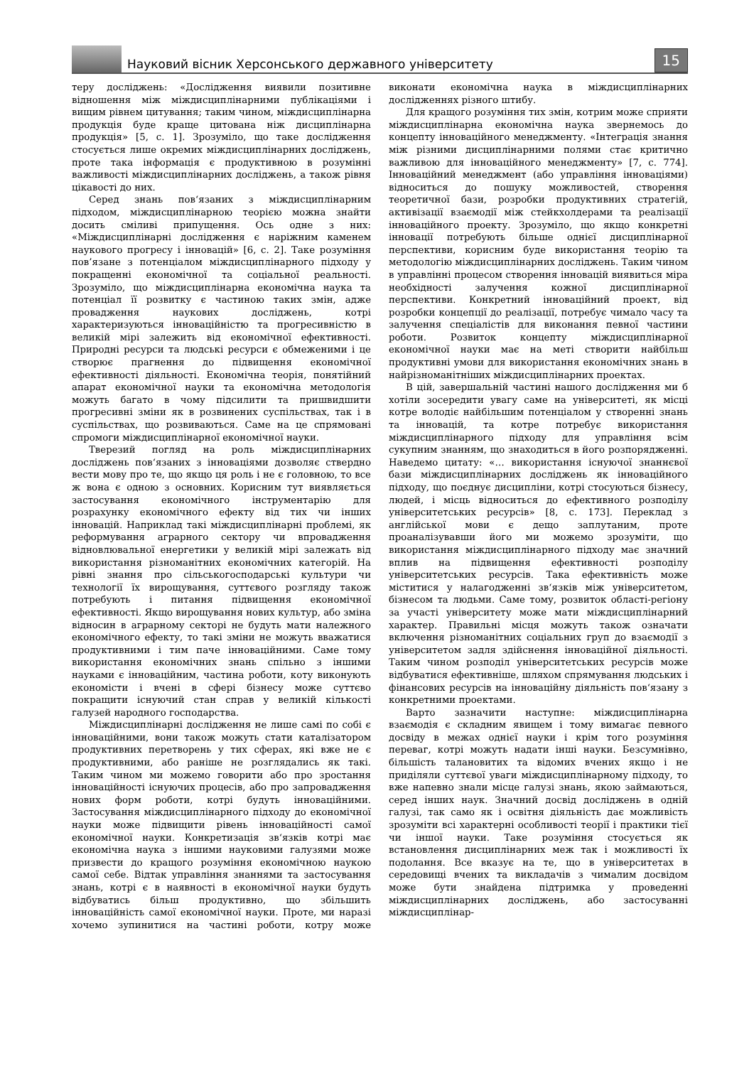Науковий вісник Херсонського державного університету
15
теру досліджень: «Дослідження виявили позитивне відношення між міждисциплінарними публікаціями і вищим рівнем цитування; таким чином, міждисциплінарна продукція буде краще цитована ніж дисциплінарна продукція» [5, с. 1]. Зрозуміло, що таке дослідження стосується лише окремих міждисциплінарних досліджень, проте така інформація є продуктивною в розумінні важливості міждисциплінарних досліджень, а також рівня цікавості до них.
Серед знань пов‘язаних з міждисциплінарним підходом, міждисциплінарною теорією можна знайти досить сміливі припущення. Ось одне з них: «Міждисциплінарні дослідження є наріжним каменем наукового прогресу і інновацій» [6, с. 2]. Таке розуміння пов’язане з потенціалом міждисциплінарного підходу у покращенні економічної та соціальної реальності. Зрозуміло, що міждисциплінарна економічна наука та потенціал її розвитку є частиною таких змін, адже провадження наукових досліджень, котрі характеризуються інноваційністю та прогресивністю в великій мірі залежить від економічної ефективності. Природні ресурси та людські ресурси є обмеженими і це створює прагнення до підвищення економічної ефективності діяльності. Економічна теорія, понятійний апарат економічної науки та економічна методологія можуть багато в чому підсилити та пришвидшити прогресивні зміни як в розвинених суспільствах, так і в суспільствах, що розвиваються. Саме на це спрямовані спромоги міждисциплінарної економічної науки.
Тверезий погляд на роль міждисциплінарних досліджень пов‘язаних з інноваціями дозволяє ствердно вести мову про те, що якщо ця роль і не є головною, то все ж вона є одною з основних. Корисним тут виявляється застосування економічного інструментарію для розрахунку економічного ефекту від тих чи інших інновацій. Наприклад такі міждисциплінарні проблемі, як реформування аграрного сектору чи впровадження відновлювальної енергетики у великій мірі залежать від використання різноманітних економічних категорій. На рівні знання про сільськогосподарські культури чи технології їх вирощування, суттєвого розгляду також потребують і питання підвищення економічної ефективності. Якщо вирощування нових культур, або зміна відносин в аграрному секторі не будуть мати належного економічного ефекту, то такі зміни не можуть вважатися продуктивними і тим паче інноваційними. Саме тому використання економічних знань спільно з іншими науками є інноваційним, частина роботи, коту виконують економісти і вчені в сфері бізнесу може суттєво покращити існуючий стан справ у великій кількості галузей народного господарства.
Міждисциплінарні дослідження не лише самі по собі є інноваційними, вони також можуть стати каталізатором продуктивних перетворень у тих сферах, які вже не є продуктивними, або раніше не розглядались як такі. Таким чином ми можемо говорити або про зростання інноваційності існуючих процесів, або про запровадження нових форм роботи, котрі будуть інноваційними. Застосування міждисциплінарного підходу до економічної науки може підвищити рівень інноваційності самої економічної науки. Конкретизація зв‘язків котрі має економічна наука з іншими науковими галузями може призвести до кращого розуміння економічною наукою самої себе. Відтак управління знаннями та застосування знань, котрі є в наявності в економічної науки будуть відбуватись більш продуктивно, що збільшить інноваційність самої економічної науки. Проте, ми наразі хочемо зупинитися на частині роботи, котру може виконати економічна наука в міждисциплінарних дослідженнях різного штибу.
Для кращого розуміння тих змін, котрим може сприяти міждисциплінарна економічна наука звернемось до концепту інноваційного менеджменту. «Інтеграція знання між різними дисциплінарними полями стає критично важливою для інноваційного менеджменту» [7, с. 774]. Інноваційний менеджмент (або управління інноваціями) відноситься до пошуку можливостей, створення теоретичної бази, розробки продуктивних стратегій, активізації взаємодії між стейкхолдерами та реалізації інноваційного проекту. Зрозуміло, що якщо конкретні інновації потребують більше однієї дисциплінарної перспективи, корисним буде використання теорію та методологію міждисциплінарних досліджень. Таким чином в управлінні процесом створення інновацій виявиться міра необхідності залучення кожної дисциплінарної перспективи. Конкретний інноваційний проект, від розробки концепції до реалізації, потребує чимало часу та залучення спеціалістів для виконання певної частини роботи. Розвиток концепту міждисциплінарної економічної науки має на меті створити найбільш продуктивні умови для використання економічних знань в найрізноманітніших міждисциплінарних проектах.
В цій, завершальній частині нашого дослідження ми б хотіли зосередити увагу саме на університеті, як місці котре володіє найбільшим потенціалом у створенні знань та інновацій, та котре потребує використання міждисциплінарного підходу для управління всім сукупним знанням, що знаходиться в його розпорядженні. Наведемо цитату: «… використання існуючої знаннєвої бази міждисциплінарних досліджень як інноваційного підходу, що поєднує дисципліни, котрі стосуються бізнесу, людей, і місць відноситься до ефективного розподілу університетських ресурсів» [8, с. 173]. Переклад з англійської мови є дещо заплутаним, проте проаналізувавши його ми можемо зрозуміти, що використання міждисциплінарного підходу має значний вплив на підвищення ефективності розподілу університетських ресурсів. Така ефективність може міститися у налагодженні зв‘язків між університетом, бізнесом та людьми. Саме тому, розвиток області-регіону за участі університету може мати міждисциплінарний характер. Правильні місця можуть також означати включення різноманітних соціальних груп до взаємодії з університетом задля здійснення інноваційної діяльності. Таким чином розподіл університетських ресурсів може відбуватися ефективніше, шляхом спрямування людських і фінансових ресурсів на інноваційну діяльність пов‘язану з конкретними проектами.
Варто зазначити наступне: міждисциплінарна взаємодія є складним явищем і тому вимагає певного досвіду в межах однієї науки і крім того розуміння переваг, котрі можуть надати інші науки. Безсумнівно, більшість талановитих та відомих вчених якщо і не приділяли суттєвої уваги міждисциплінарному підходу, то вже напевно знали місце галузі знань, якою займаються, серед інших наук. Значний досвід досліджень в одній галузі, так само як і освітня діяльність дає можливість зрозуміти всі характерні особливості теорії і практики тієї чи іншої науки. Таке розуміння стосується як встановлення дисциплінарних меж так і можливості їх подолання. Все вказує на те, що в університетах в середовищі вчених та викладачів з чималим досвідом може бути знайдена підтримка у проведенні міждисциплінарних досліджень, або застосуванні міждисциплінар-